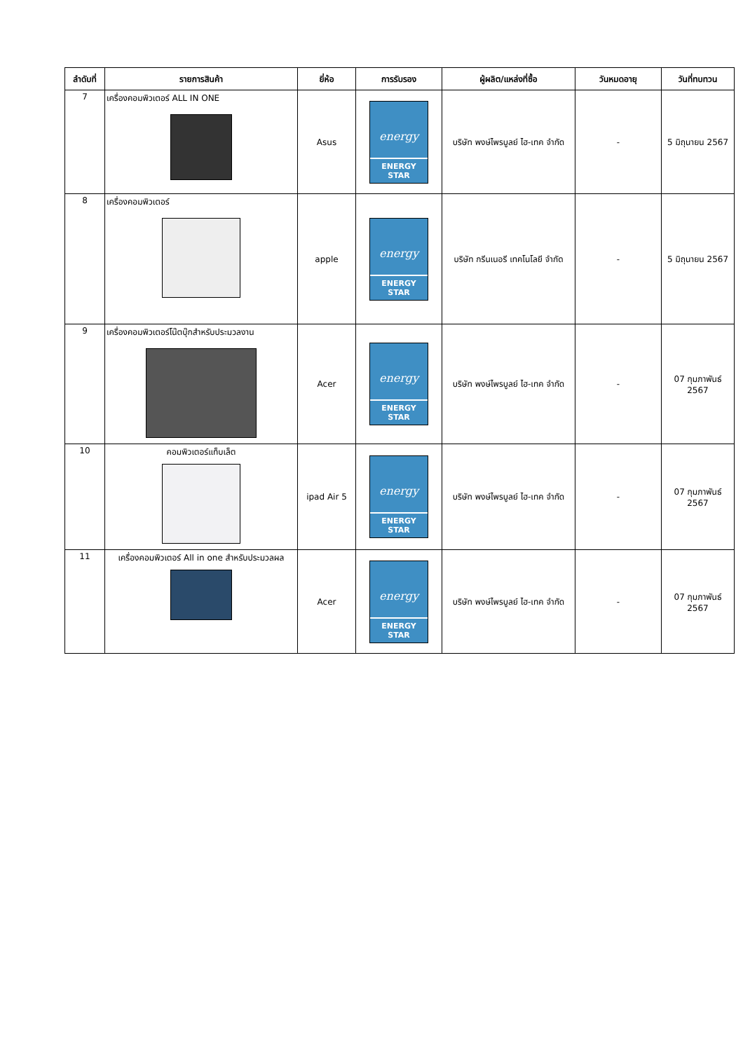| ลำดับที่ | รายการสินค้า | ยี่ห้อ | การรับรอง | ผู้ผลิต/แหล่งที่ซื้อ | วันหมดอายุ | วันที่ทบทวน |
| --- | --- | --- | --- | --- | --- | --- |
| 7 | เครื่องคอมพิวเตอร์ ALL IN ONE | Asus | energy ENERGY STAR | บริษัท พงษ์ไพรบูลย์ ไฮ-เทค จำกัด | - | 5 มิถุนายน 2567 |
| 8 | เครื่องคอมพิวเตอร์ | apple | energy ENERGY STAR | บริษัท กรีนเนอรี เทคโนโลยี จำกัด | - | 5 มิถุนายน 2567 |
| 9 | เครื่องคอมพิวเตอร์โน๊ตบุ๊กสำหรับประมวลงาน | Acer | energy ENERGY STAR | บริษัท พงษ์ไพรบูลย์ ไฮ-เทค จำกัด | - | 07 กุมภาพันธ์ 2567 |
| 10 | คอมพิวเตอร์แท็บเล็ต | ipad Air 5 | energy ENERGY STAR | บริษัท พงษ์ไพรบูลย์ ไฮ-เทค จำกัด | - | 07 กุมภาพันธ์ 2567 |
| 11 | เครื่องคอมพิวเตอร์ All in one สำหรับประมวลผล | Acer | energy ENERGY STAR | บริษัท พงษ์ไพรบูลย์ ไฮ-เทค จำกัด | - | 07 กุมภาพันธ์ 2567 |